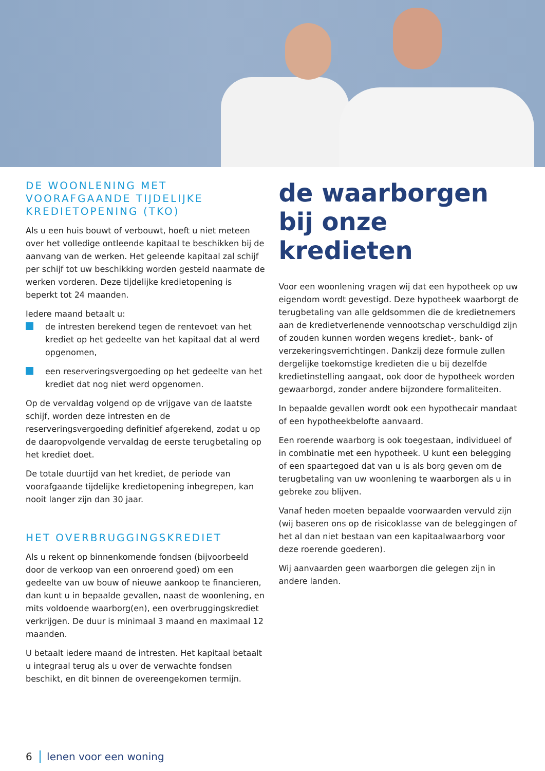DE WOONLENING MET VOORAFGAANDE TIJDELIJKE KREDIETOPENING (TKO)
Als u een huis bouwt of verbouwt, hoeft u niet meteen over het volledige ontleende kapitaal te beschikken bij de aanvang van de werken. Het geleende kapitaal zal schijf per schijf tot uw beschikking worden gesteld naarmate de werken vorderen. Deze tijdelijke kredietopening is beperkt tot 24 maanden.
Iedere maand betaalt u:
de intresten berekend tegen de rentevoet van het krediet op het gedeelte van het kapitaal dat al werd opgenomen,
een reserveringsvergoeding op het gedeelte van het krediet dat nog niet werd opgenomen.
Op de vervaldag volgend op de vrijgave van de laatste schijf, worden deze intresten en de reserveringsvergoeding definitief afgerekend, zodat u op de daaropvolgende vervaldag de eerste terugbetaling op het krediet doet.
De totale duurtijd van het krediet, de periode van voorafgaande tijdelijke kredietopening inbegrepen, kan nooit langer zijn dan 30 jaar.
HET OVERBRUGGINGSKREDIET
Als u rekent op binnenkomende fondsen (bijvoorbeeld door de verkoop van een onroerend goed) om een gedeelte van uw bouw of nieuwe aankoop te financieren, dan kunt u in bepaalde gevallen, naast de woonlening, en mits voldoende waarborg(en), een overbruggingskrediet verkrijgen. De duur is minimaal 3 maand en maximaal 12 maanden.
U betaalt iedere maand de intresten. Het kapitaal betaalt u integraal terug als u over de verwachte fondsen beschikt, en dit binnen de overeengekomen termijn.
de waarborgen bij onze kredieten
Voor een woonlening vragen wij dat een hypotheek op uw eigendom wordt gevestigd. Deze hypotheek waarborgt de terugbetaling van alle geldsommen die de kredietnemers aan de kredietverlenende vennootschap verschuldigd zijn of zouden kunnen worden wegens krediet-, bank- of verzekeringsverrichtingen. Dankzij deze formule zullen dergelijke toekomstige kredieten die u bij dezelfde kredietinstelling aangaat, ook door de hypotheek worden gewaarborgd, zonder andere bijzondere formaliteiten.
In bepaalde gevallen wordt ook een hypothecair mandaat of een hypotheekbelofte aanvaard.
Een roerende waarborg is ook toegestaan, individueel of in combinatie met een hypotheek. U kunt een belegging of een spaartegoed dat van u is als borg geven om de terugbetaling van uw woonlening te waarborgen als u in gebreke zou blijven.
Vanaf heden moeten bepaalde voorwaarden vervuld zijn (wij baseren ons op de risicoklasse van de beleggingen of het al dan niet bestaan van een kapitaalwaarborg voor deze roerende goederen).
Wij aanvaarden geen waarborgen die gelegen zijn in andere landen.
6 lenen voor een woning